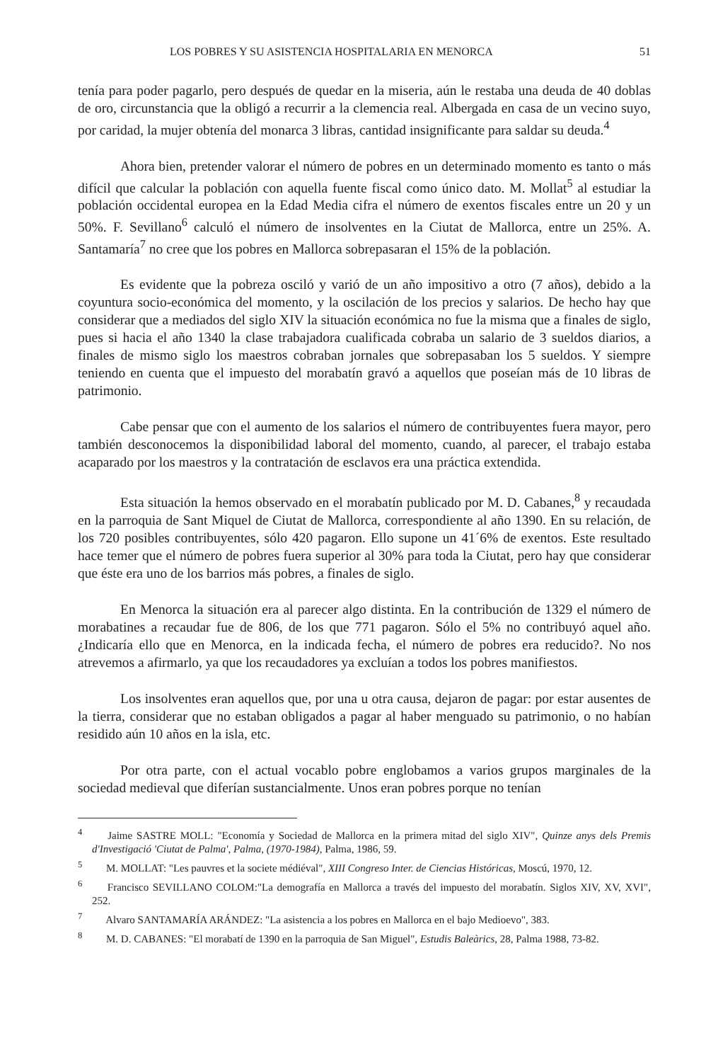LOS POBRES Y SU ASISTENCIA HOSPITALARIA EN MENORCA 51
tenía para poder pagarlo, pero después de quedar en la miseria, aún le restaba una deuda de 40 doblas de oro, circunstancia que la obligó a recurrir a la clemencia real. Albergada en casa de un vecino suyo, por caridad, la mujer obtenía del monarca 3 libras, cantidad insignificante para saldar su deuda.<sup>4</sup>
Ahora bien, pretender valorar el número de pobres en un determinado momento es tanto o más difícil que calcular la población con aquella fuente fiscal como único dato. M. Mollat<sup>5</sup> al estudiar la población occidental europea en la Edad Media cifra el número de exentos fiscales entre un 20 y un 50%. F. Sevillano<sup>6</sup> calculó el número de insolventes en la Ciutat de Mallorca, entre un 25%. A. Santamaría<sup>7</sup> no cree que los pobres en Mallorca sobrepasaran el 15% de la población.
Es evidente que la pobreza osciló y varió de un año impositivo a otro (7 años), debido a la coyuntura socio-económica del momento, y la oscilación de los precios y salarios. De hecho hay que considerar que a mediados del siglo XIV la situación económica no fue la misma que a finales de siglo, pues si hacia el año 1340 la clase trabajadora cualificada cobraba un salario de 3 sueldos diarios, a finales de mismo siglo los maestros cobraban jornales que sobrepasaban los 5 sueldos. Y siempre teniendo en cuenta que el impuesto del morabatín gravó a aquellos que poseían más de 10 libras de patrimonio.
Cabe pensar que con el aumento de los salarios el número de contribuyentes fuera mayor, pero también desconocemos la disponibilidad laboral del momento, cuando, al parecer, el trabajo estaba acaparado por los maestros y la contratación de esclavos era una práctica extendida.
Esta situación la hemos observado en el morabatín publicado por M. D. Cabanes,<sup>8</sup> y recaudada en la parroquia de Sant Miquel de Ciutat de Mallorca, correspondiente al año 1390. En su relación, de los 720 posibles contribuyentes, sólo 420 pagaron. Ello supone un 41´6% de exentos. Este resultado hace temer que el número de pobres fuera superior al 30% para toda la Ciutat, pero hay que considerar que éste era uno de los barrios más pobres, a finales de siglo.
En Menorca la situación era al parecer algo distinta. En la contribución de 1329 el número de morabatines a recaudar fue de 806, de los que 771 pagaron. Sólo el 5% no contribuyó aquel año. ¿Indicaría ello que en Menorca, en la indicada fecha, el número de pobres era reducido?. No nos atrevemos a afirmarlo, ya que los recaudadores ya excluían a todos los pobres manifiestos.
Los insolventes eran aquellos que, por una u otra causa, dejaron de pagar: por estar ausentes de la tierra, considerar que no estaban obligados a pagar al haber menguado su patrimonio, o no habían residido aún 10 años en la isla, etc.
Por otra parte, con el actual vocablo pobre englobamos a varios grupos marginales de la sociedad medieval que diferían sustancialmente. Unos eran pobres porque no tenían
<sup>4</sup> Jaime SASTRE MOLL: "Economía y Sociedad de Mallorca en la primera mitad del siglo XIV", Quinze anys dels Premis d'Investigació 'Ciutat de Palma', Palma, (1970-1984), Palma, 1986, 59.
<sup>5</sup> M. MOLLAT: "Les pauvres et la societe médiéval", XIII Congreso Inter. de Ciencias Históricas, Moscú, 1970, 12.
<sup>6</sup> Francisco SEVILLANO COLOM:"La demografía en Mallorca a través del impuesto del morabatín. Siglos XIV, XV, XVI", 252.
<sup>7</sup> Alvaro SANTAMARÍA ARÁNDEZ: "La asistencia a los pobres en Mallorca en el bajo Medioevo", 383.
<sup>8</sup> M. D. CABANES: "El morabatí de 1390 en la parroquia de San Miguel", Estudis Baleàrics, 28, Palma 1988, 73-82.